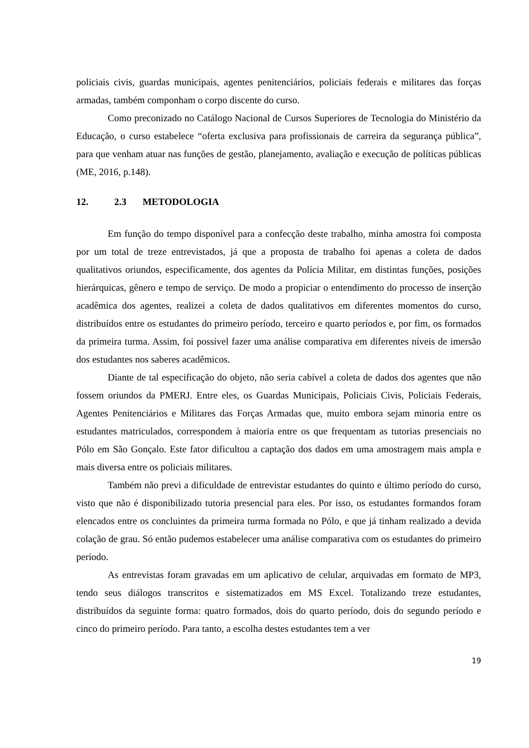policiais civis, guardas municipais, agentes penitenciários, policiais federais e militares das forças armadas, também componham o corpo discente do curso.
Como preconizado no Catálogo Nacional de Cursos Superiores de Tecnologia do Ministério da Educação, o curso estabelece “oferta exclusiva para profissionais de carreira da segurança pública”, para que venham atuar nas funções de gestão, planejamento, avaliação e execução de políticas públicas (ME, 2016, p.148).
12. 2.3 METODOLOGIA
Em função do tempo disponível para a confecção deste trabalho, minha amostra foi composta por um total de treze entrevistados, já que a proposta de trabalho foi apenas a coleta de dados qualitativos oriundos, especificamente, dos agentes da Polícia Militar, em distintas funções, posições hierárquicas, gênero e tempo de serviço. De modo a propiciar o entendimento do processo de inserção acadêmica dos agentes, realizei a coleta de dados qualitativos em diferentes momentos do curso, distribuídos entre os estudantes do primeiro período, terceiro e quarto períodos e, por fim, os formados da primeira turma. Assim, foi possível fazer uma análise comparativa em diferentes níveis de imersão dos estudantes nos saberes acadêmicos.
Diante de tal especificação do objeto, não seria cabível a coleta de dados dos agentes que não fossem oriundos da PMERJ. Entre eles, os Guardas Municipais, Policiais Civis, Policiais Federais, Agentes Penitenciários e Militares das Forças Armadas que, muito embora sejam minoria entre os estudantes matriculados, correspondem à maioria entre os que frequentam as tutorias presenciais no Pólo em São Gonçalo. Este fator dificultou a captação dos dados em uma amostragem mais ampla e mais diversa entre os policiais militares.
Também não previ a dificuldade de entrevistar estudantes do quinto e último período do curso, visto que não é disponibilizado tutoria presencial para eles. Por isso, os estudantes formandos foram elencados entre os concluintes da primeira turma formada no Pólo, e que já tinham realizado a devida colação de grau. Só então pudemos estabelecer uma análise comparativa com os estudantes do primeiro período.
As entrevistas foram gravadas em um aplicativo de celular, arquivadas em formato de MP3, tendo seus diálogos transcritos e sistematizados em MS Excel. Totalizando treze estudantes, distribuídos da seguinte forma: quatro formados, dois do quarto período, dois do segundo período e cinco do primeiro período. Para tanto, a escolha destes estudantes tem a ver
19